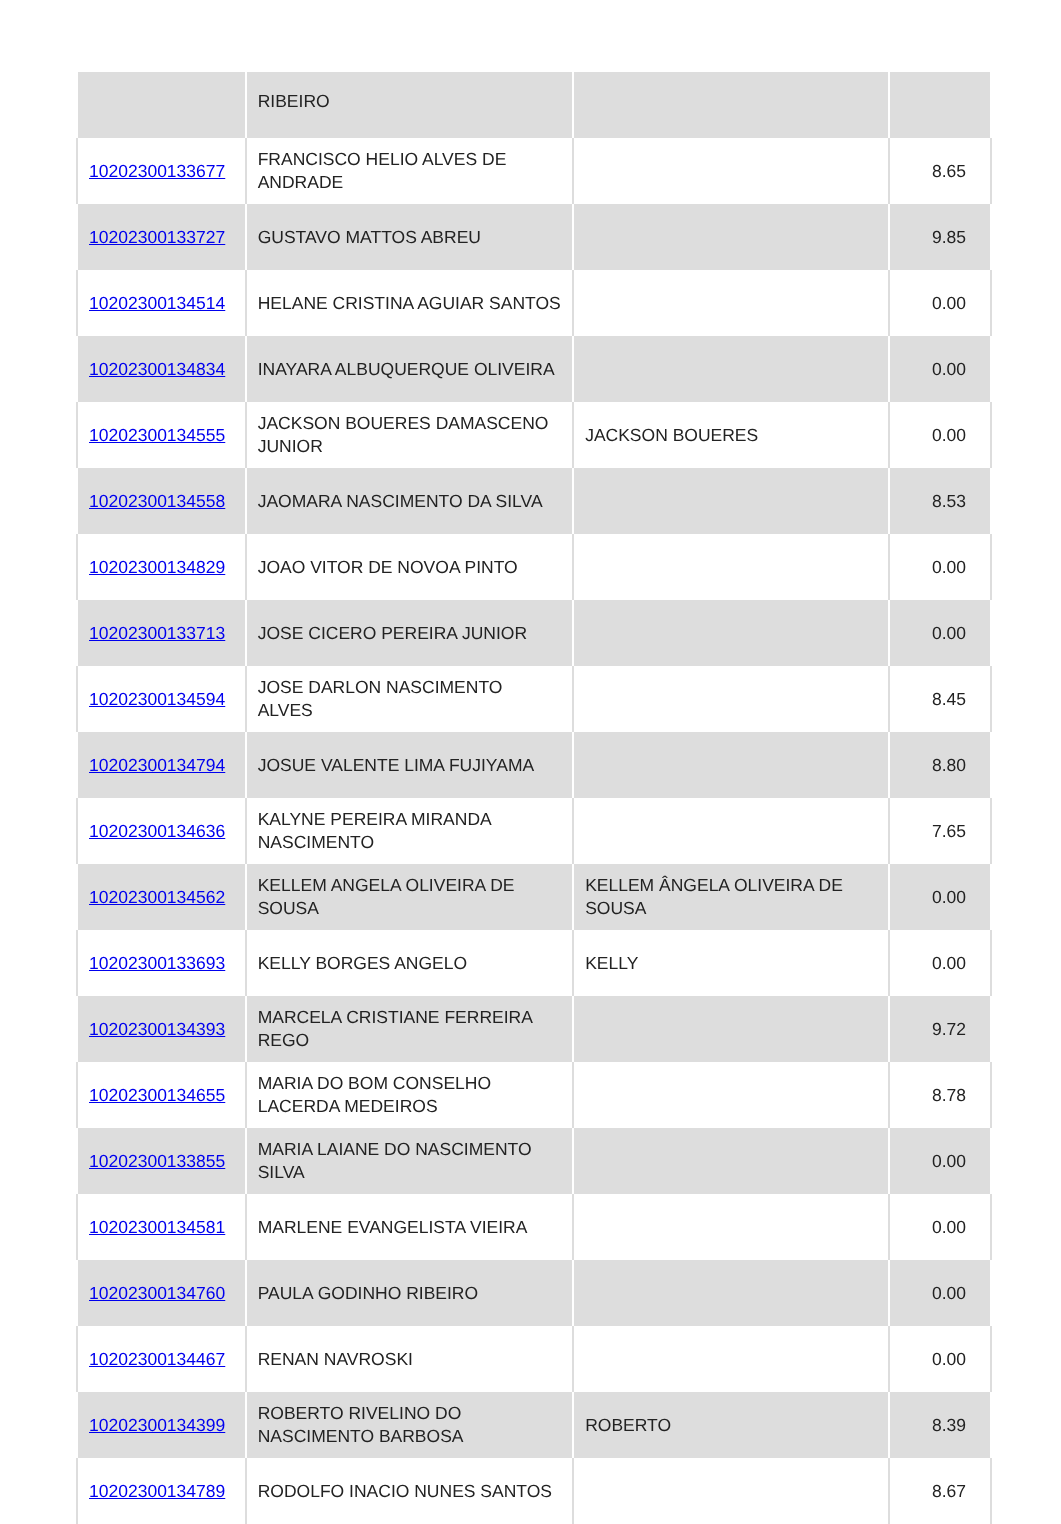| | RIBEIRO | | |
| 10202300133677 | FRANCISCO HELIO ALVES DE ANDRADE | | 8.65 |
| 10202300133727 | GUSTAVO MATTOS ABREU | | 9.85 |
| 10202300134514 | HELANE CRISTINA AGUIAR SANTOS | | 0.00 |
| 10202300134834 | INAYARA ALBUQUERQUE OLIVEIRA | | 0.00 |
| 10202300134555 | JACKSON BOUERES DAMASCENO JUNIOR | JACKSON BOUERES | 0.00 |
| 10202300134558 | JAOMARA NASCIMENTO DA SILVA | | 8.53 |
| 10202300134829 | JOAO VITOR DE NOVOA PINTO | | 0.00 |
| 10202300133713 | JOSE CICERO PEREIRA JUNIOR | | 0.00 |
| 10202300134594 | JOSE DARLON NASCIMENTO ALVES | | 8.45 |
| 10202300134794 | JOSUE VALENTE LIMA FUJIYAMA | | 8.80 |
| 10202300134636 | KALYNE PEREIRA MIRANDA NASCIMENTO | | 7.65 |
| 10202300134562 | KELLEM ANGELA OLIVEIRA DE SOUSA | KELLEM ÂNGELA OLIVEIRA DE SOUSA | 0.00 |
| 10202300133693 | KELLY BORGES ANGELO | KELLY | 0.00 |
| 10202300134393 | MARCELA CRISTIANE FERREIRA REGO | | 9.72 |
| 10202300134655 | MARIA DO BOM CONSELHO LACERDA MEDEIROS | | 8.78 |
| 10202300133855 | MARIA LAIANE DO NASCIMENTO SILVA | | 0.00 |
| 10202300134581 | MARLENE EVANGELISTA VIEIRA | | 0.00 |
| 10202300134760 | PAULA GODINHO RIBEIRO | | 0.00 |
| 10202300134467 | RENAN NAVROSKI | | 0.00 |
| 10202300134399 | ROBERTO RIVELINO DO NASCIMENTO BARBOSA | ROBERTO | 8.39 |
| 10202300134789 | RODOLFO INACIO NUNES SANTOS | | 8.67 |